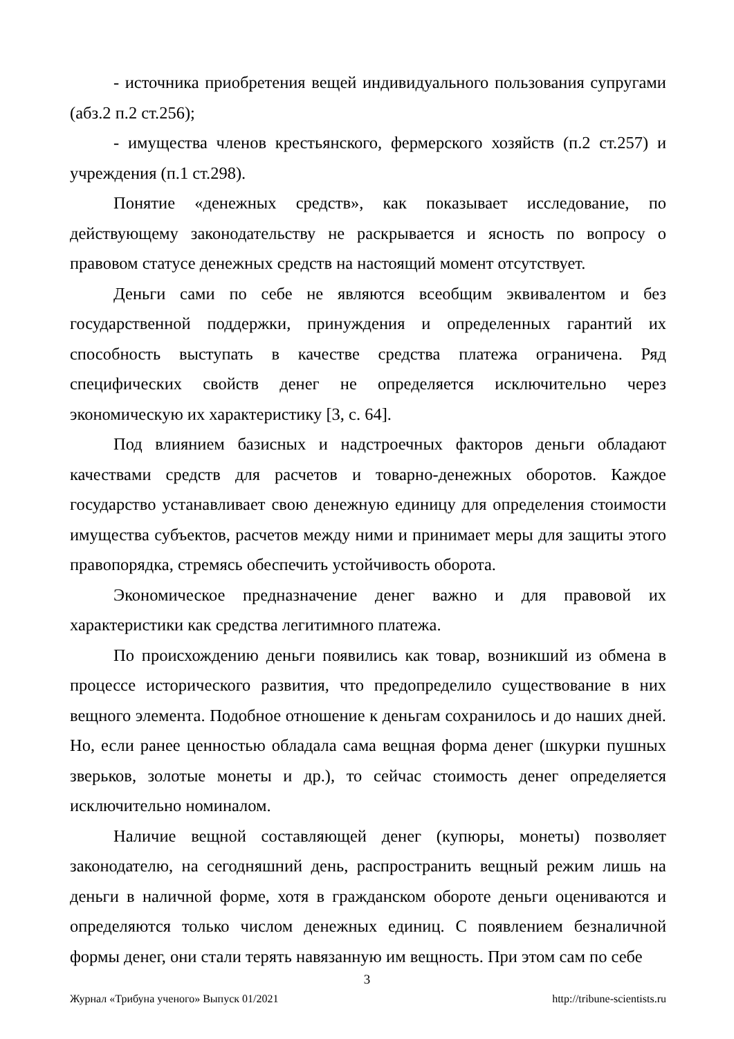- источника приобретения вещей индивидуального пользования супругами (абз.2 п.2 ст.256);
- имущества членов крестьянского, фермерского хозяйств (п.2 ст.257) и учреждения (п.1 ст.298).
Понятие «денежных средств», как показывает исследование, по действующему законодательству не раскрывается и ясность по вопросу о правовом статусе денежных средств на настоящий момент отсутствует.
Деньги сами по себе не являются всеобщим эквивалентом и без государственной поддержки, принуждения и определенных гарантий их способность выступать в качестве средства платежа ограничена. Ряд специфических свойств денег не определяется исключительно через экономическую их характеристику [3, с. 64].
Под влиянием базисных и надстроечных факторов деньги обладают качествами средств для расчетов и товарно-денежных оборотов. Каждое государство устанавливает свою денежную единицу для определения стоимости имущества субъектов, расчетов между ними и принимает меры для защиты этого правопорядка, стремясь обеспечить устойчивость оборота.
Экономическое предназначение денег важно и для правовой их характеристики как средства легитимного платежа.
По происхождению деньги появились как товар, возникший из обмена в процессе исторического развития, что предопределило существование в них вещного элемента. Подобное отношение к деньгам сохранилось и до наших дней. Но, если ранее ценностью обладала сама вещная форма денег (шкурки пушных зверьков, золотые монеты и др.), то сейчас стоимость денег определяется исключительно номиналом.
Наличие вещной составляющей денег (купюры, монеты) позволяет законодателю, на сегодняшний день, распространить вещный режим лишь на деньги в наличной форме, хотя в гражданском обороте деньги оцениваются и определяются только числом денежных единиц. С появлением безналичной формы денег, они стали терять навязанную им вещность. При этом сам по себе
3
Журнал «Трибуна ученого» Выпуск 01/2021 http://tribune-scientists.ru